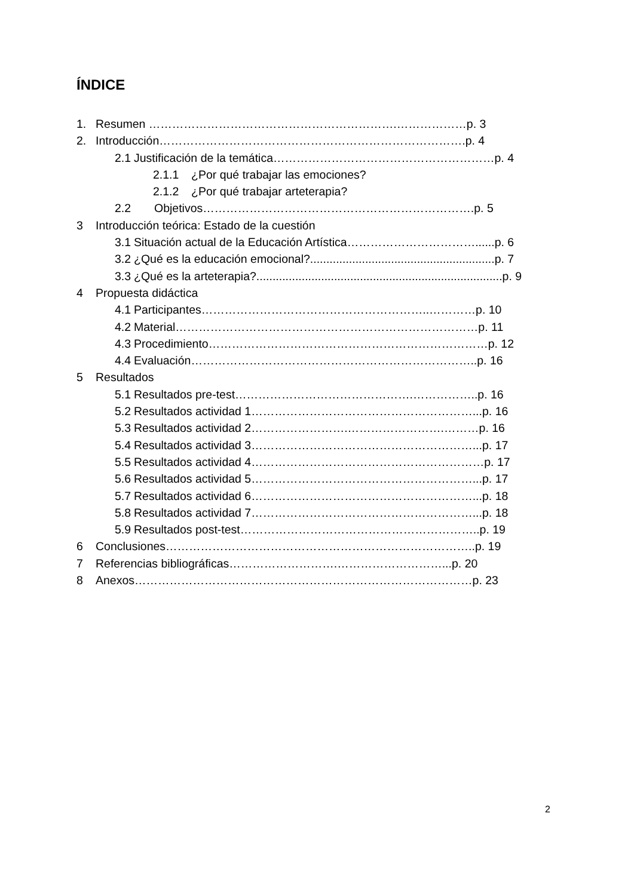ÍNDICE
1. Resumen ……………………………………………………….………………p. 3
2. Introducción…………………………………………………………………….p. 4
2.1 Justificación de la temática…………………………………………………p. 4
2.1.1 ¿Por qué trabajar las emociones?
2.1.2 ¿Por qué trabajar arteterapia?
2.2 Objetivos…………………………………………………………….p. 5
3 Introducción teórica: Estado de la cuestión
3.1 Situación actual de la Educación Artística……………………………......p. 6
3.2 ¿Qué es la educación emocional?.........................................................p. 7
3.3 ¿Qué es la arteterapia?............................................................................p. 9
4 Propuesta didáctica
4.1 Participantes…………………………………………………..…………p. 10
4.2 Material……………………………………………………………………p. 11
4.3 Procedimiento………………………………………………………………p. 12
4.4 Evaluación………………………………………………………………..p. 16
5 Resultados
5.1 Resultados pre-test……………………………………….……………..p. 16
5.2 Resultados actividad 1…………………………………………………...p. 16
5.3 Resultados actividad 2…………………….…………………….………p. 16
5.4 Resultados actividad 3…………………………………………………...p. 17
5.5 Resultados actividad 4……………………………………………………p. 17
5.6 Resultados actividad 5…………………………………………………...p. 17
5.7 Resultados actividad 6…………………………………………………...p. 18
5.8 Resultados actividad 7…………………………………………………...p. 18
5.9 Resultados post-test……………………………………………………..p. 19
6 Conclusiones……………………………………………………………………..p. 19
7 Referencias bibliográficas……………………….………………………...p. 20
8 Anexos……………………………………………………………………………p. 23
2